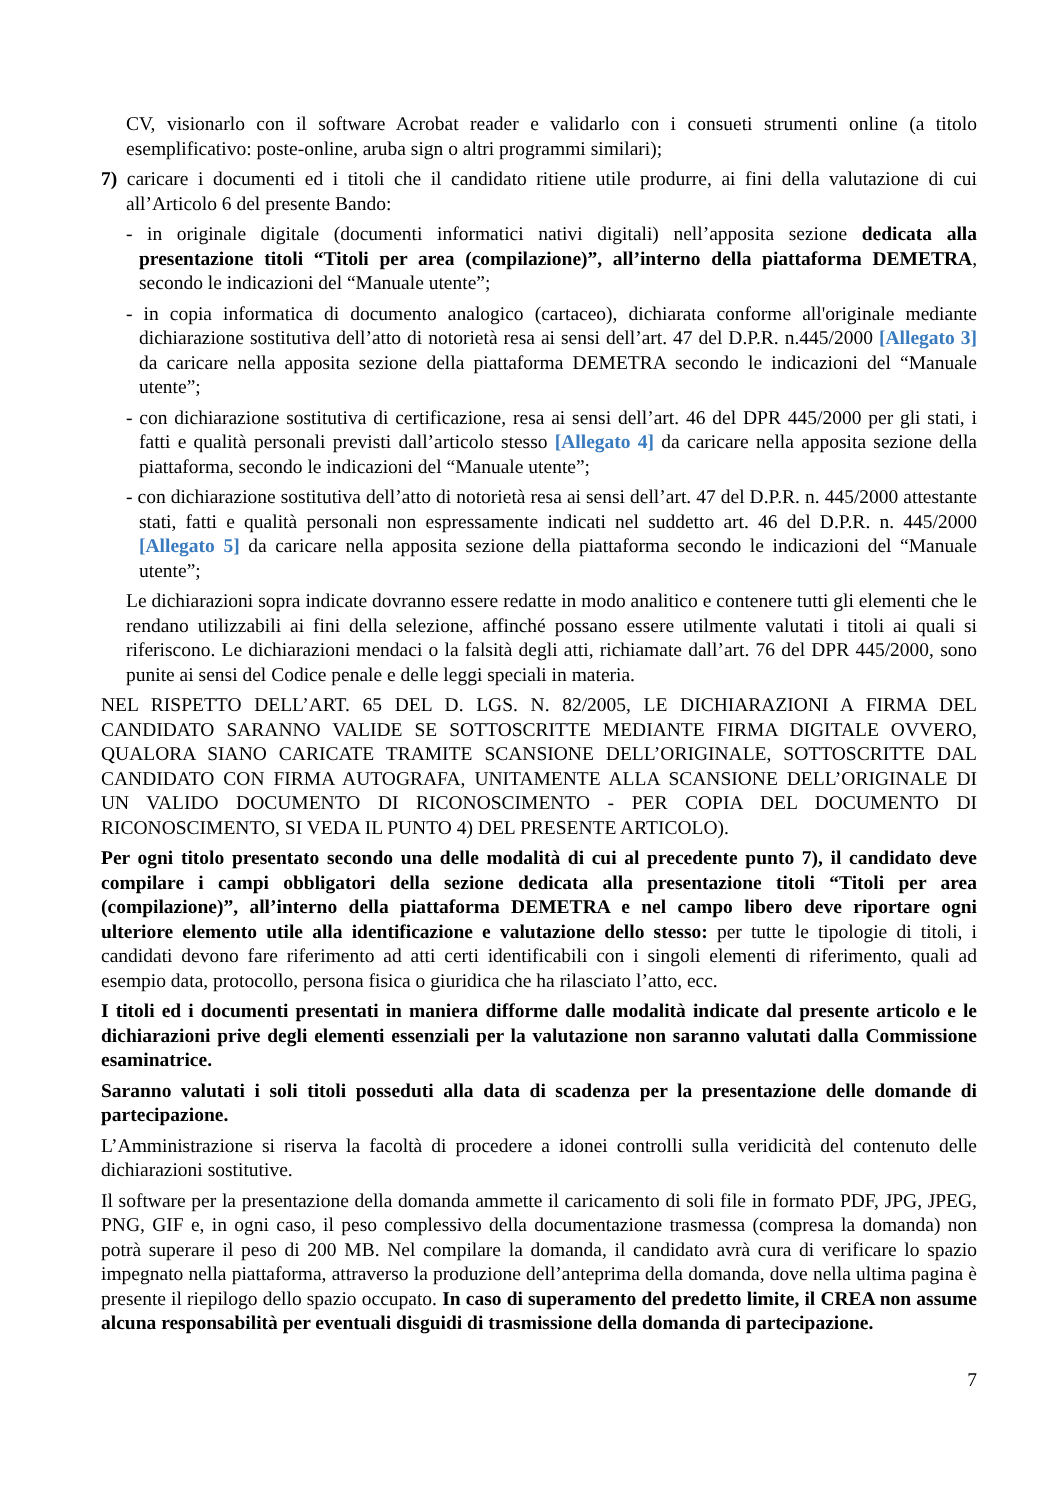CV, visionarlo con il software Acrobat reader e validarlo con i consueti strumenti online (a titolo esemplificativo: poste-online, aruba sign o altri programmi similari);
7) caricare i documenti ed i titoli che il candidato ritiene utile produrre, ai fini della valutazione di cui all’Articolo 6 del presente Bando:
- in originale digitale (documenti informatici nativi digitali) nell’apposita sezione dedicata alla presentazione titoli “Titoli per area (compilazione)”, all’interno della piattaforma DEMETRA, secondo le indicazioni del “Manuale utente”;
- in copia informatica di documento analogico (cartaceo), dichiarata conforme all'originale mediante dichiarazione sostitutiva dell’atto di notorietà resa ai sensi dell’art. 47 del D.P.R. n.445/2000 [Allegato 3] da caricare nella apposita sezione della piattaforma DEMETRA secondo le indicazioni del “Manuale utente”;
- con dichiarazione sostitutiva di certificazione, resa ai sensi dell’art. 46 del DPR 445/2000 per gli stati, i fatti e qualità personali previsti dall’articolo stesso [Allegato 4] da caricare nella apposita sezione della piattaforma, secondo le indicazioni del “Manuale utente”;
- con dichiarazione sostitutiva dell’atto di notorietà resa ai sensi dell’art. 47 del D.P.R. n. 445/2000 attestante stati, fatti e qualità personali non espressamente indicati nel suddetto art. 46 del D.P.R. n. 445/2000 [Allegato 5] da caricare nella apposita sezione della piattaforma secondo le indicazioni del “Manuale utente”;
Le dichiarazioni sopra indicate dovranno essere redatte in modo analitico e contenere tutti gli elementi che le rendano utilizzabili ai fini della selezione, affinché possano essere utilmente valutati i titoli ai quali si riferiscono. Le dichiarazioni mendaci o la falsità degli atti, richiamate dall’art. 76 del DPR 445/2000, sono punite ai sensi del Codice penale e delle leggi speciali in materia.
NEL RISPETTO DELL’ART. 65 DEL D. LGS. N. 82/2005, LE DICHIARAZIONI A FIRMA DEL CANDIDATO SARANNO VALIDE SE SOTTOSCRITTE MEDIANTE FIRMA DIGITALE OVVERO, QUALORA SIANO CARICATE TRAMITE SCANSIONE DELL’ORIGINALE, SOTTOSCRITTE DAL CANDIDATO CON FIRMA AUTOGRAFA, UNITAMENTE ALLA SCANSIONE DELL’ORIGINALE DI UN VALIDO DOCUMENTO DI RICONOSCIMENTO - PER COPIA DEL DOCUMENTO DI RICONOSCIMENTO, SI VEDA IL PUNTO 4) DEL PRESENTE ARTICOLO).
Per ogni titolo presentato secondo una delle modalità di cui al precedente punto 7), il candidato deve compilare i campi obbligatori della sezione dedicata alla presentazione titoli “Titoli per area (compilazione)”, all’interno della piattaforma DEMETRA e nel campo libero deve riportare ogni ulteriore elemento utile alla identificazione e valutazione dello stesso: per tutte le tipologie di titoli, i candidati devono fare riferimento ad atti certi identificabili con i singoli elementi di riferimento, quali ad esempio data, protocollo, persona fisica o giuridica che ha rilasciato l’atto, ecc.
I titoli ed i documenti presentati in maniera difforme dalle modalità indicate dal presente articolo e le dichiarazioni prive degli elementi essenziali per la valutazione non saranno valutati dalla Commissione esaminatrice.
Saranno valutati i soli titoli posseduti alla data di scadenza per la presentazione delle domande di partecipazione.
L’Amministrazione si riserva la facoltà di procedere a idonei controlli sulla veridicità del contenuto delle dichiarazioni sostitutive.
Il software per la presentazione della domanda ammette il caricamento di soli file in formato PDF, JPG, JPEG, PNG, GIF e, in ogni caso, il peso complessivo della documentazione trasmessa (compresa la domanda) non potrà superare il peso di 200 MB. Nel compilare la domanda, il candidato avrà cura di verificare lo spazio impegnato nella piattaforma, attraverso la produzione dell’anteprima della domanda, dove nella ultima pagina è presente il riepilogo dello spazio occupato. In caso di superamento del predetto limite, il CREA non assume alcuna responsabilità per eventuali disguidi di trasmissione della domanda di partecipazione.
7